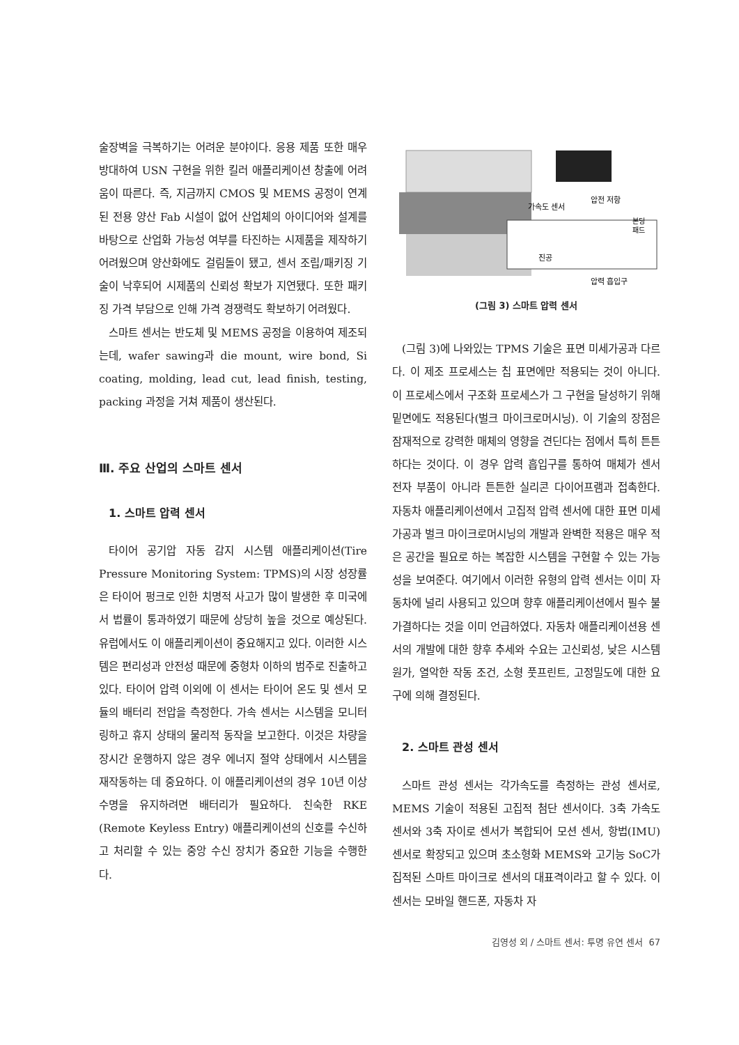술장벽을 극복하기는 어려운 분야이다. 응용 제품 또한 매우 방대하여 USN 구현을 위한 킬러 애플리케이션 창출에 어려움이 따른다. 즉, 지금까지 CMOS 및 MEMS 공정이 연계된 전용 양산 Fab 시설이 없어 산업체의 아이디어와 설계를 바탕으로 산업화 가능성 여부를 타진하는 시제품을 제작하기 어려웠으며 양산화에도 걸림돌이 됐고, 센서 조립/패키징 기술이 낙후되어 시제품의 신뢰성 확보가 지연됐다. 또한 패키징 가격 부담으로 인해 가격 경쟁력도 확보하기 어려웠다.
스마트 센서는 반도체 및 MEMS 공정을 이용하여 제조되는데, wafer sawing과 die mount, wire bond, Si coating, molding, lead cut, lead finish, testing, packing 과정을 거쳐 제품이 생산된다.
Ⅲ. 주요 산업의 스마트 센서
1. 스마트 압력 센서
타이어 공기압 자동 감지 시스템 애플리케이션(Tire Pressure Monitoring System: TPMS)의 시장 성장률은 타이어 펑크로 인한 치명적 사고가 많이 발생한 후 미국에서 법률이 통과하였기 때문에 상당히 높을 것으로 예상된다. 유럽에서도 이 애플리케이션이 중요해지고 있다. 이러한 시스템은 편리성과 안전성 때문에 중형차 이하의 범주로 진출하고 있다. 타이어 압력 이외에 이 센서는 타이어 온도 및 센서 모듈의 배터리 전압을 측정한다. 가속 센서는 시스템을 모니터링하고 휴지 상태의 물리적 동작을 보고한다. 이것은 차량을 장시간 운행하지 않은 경우 에너지 절약 상태에서 시스템을 재작동하는 데 중요하다. 이 애플리케이션의 경우 10년 이상 수명을 유지하려면 배터리가 필요하다. 친숙한 RKE (Remote Keyless Entry) 애플리케이션의 신호를 수신하고 처리할 수 있는 중앙 수신 장치가 중요한 기능을 수행한다.
가속도 센서
압전 저항
본딩
패드
진공
압력 흡입구
(그림 3) 스마트 압력 센서
(그림 3)에 나와있는 TPMS 기술은 표면 미세가공과 다르다. 이 제조 프로세스는 칩 표면에만 적용되는 것이 아니다. 이 프로세스에서 구조화 프로세스가 그 구현을 달성하기 위해 밑면에도 적용된다(벌크 마이크로머시닝). 이 기술의 장점은 잠재적으로 강력한 매체의 영향을 견딘다는 점에서 특히 튼튼하다는 것이다. 이 경우 압력 흡입구를 통하여 매체가 센서 전자 부품이 아니라 튼튼한 실리콘 다이어프램과 접촉한다. 자동차 애플리케이션에서 고집적 압력 센서에 대한 표면 미세가공과 벌크 마이크로머시닝의 개발과 완벽한 적용은 매우 적은 공간을 필요로 하는 복잡한 시스템을 구현할 수 있는 가능성을 보여준다. 여기에서 이러한 유형의 압력 센서는 이미 자동차에 널리 사용되고 있으며 향후 애플리케이션에서 필수 불가결하다는 것을 이미 언급하였다. 자동차 애플리케이션용 센서의 개발에 대한 향후 추세와 수요는 고신뢰성, 낮은 시스템 원가, 열악한 작동 조건, 소형 풋프린트, 고정밀도에 대한 요구에 의해 결정된다.
2. 스마트 관성 센서
스마트 관성 센서는 각가속도를 측정하는 관성 센서로, MEMS 기술이 적용된 고집적 첨단 센서이다. 3축 가속도 센서와 3축 자이로 센서가 복합되어 모션 센서, 항법(IMU) 센서로 확장되고 있으며 초소형화 MEMS와 고기능 SoC가 집적된 스마트 마이크로 센서의 대표격이라고 할 수 있다. 이 센서는 모바일 핸드폰, 자동차 자
김영성 외 / 스마트 센서: 투명 유연 센서 67